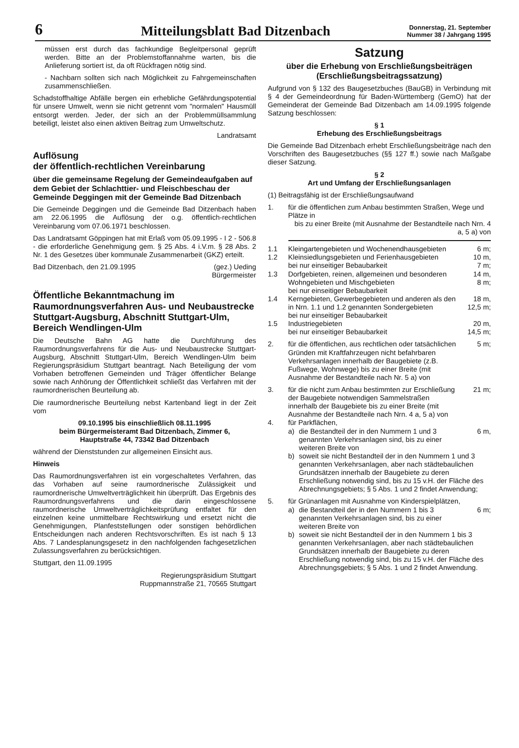6
Mitteilungsblatt Bad Ditzenbach
Donnerstag, 21. September
Nummer 38 / Jahrgang 1995
müssen erst durch das fachkundige Begleitpersonal geprüft werden. Bitte an der Problemstoffannahme warten, bis die Anlieferung sortiert ist, da oft Rückfragen nötig sind.
- Nachbarn sollten sich nach Möglichkeit zu Fahrgemeinschaften zusammenschließen.
Schadstoffhaltige Abfälle bergen ein erhebliche Gefährdungspotential für unsere Umwelt, wenn sie nicht getrennt vom "normalen" Hausmüll entsorgt werden. Jeder, der sich an der Problemmüllsammlung beteiligt, leistet also einen aktiven Beitrag zum Umweltschutz.
Landratsamt
Auflösung
der öffentlich-rechtlichen Vereinbarung
über die gemeinsame Regelung der Gemeindeaufgaben auf dem Gebiet der Schlachttier- und Fleischbeschau der Gemeinde Deggingen mit der Gemeinde Bad Ditzenbach
Die Gemeinde Deggingen und die Gemeinde Bad Ditzenbach haben am 22.06.1995 die Auflösung der o.g. öffentlich-rechtlichen Vereinbarung vom 07.06.1971 beschlossen.
Das Landratsamt Göppingen hat mit Erlaß vom 05.09.1995 - I 2 - 506.8 - die erforderliche Genehmigung gem. § 25 Abs. 4 i.V.m. § 28 Abs. 2 Nr. 1 des Gesetzes über kommunale Zusammenarbeit (GKZ) erteilt.
Bad Ditzenbach, den 21.09.1995 (gez.) Ueding
Bürgermeister
Öffentliche Bekanntmachung im Raumordnungsverfahren Aus- und Neubaustrecke Stuttgart-Augsburg, Abschnitt Stuttgart-Ulm, Bereich Wendlingen-Ulm
Die Deutsche Bahn AG hatte die Durchführung des Raumordnungsverfahrens für die Aus- und Neubaustrecke Stuttgart-Augsburg, Abschnitt Stuttgart-Ulm, Bereich Wendlingen-Ulm beim Regierungspräsidium Stuttgart beantragt. Nach Beteiligung der vom Vorhaben betroffenen Gemeinden und Träger öffentlicher Belange sowie nach Anhörung der Öffentlichkeit schließt das Verfahren mit der raumordnerischen Beurteilung ab.
Die raumordnerische Beurteilung nebst Kartenband liegt in der Zeit vom
09.10.1995 bis einschließlich 08.11.1995
beim Bürgermeisteramt Bad Ditzenbach, Zimmer 6,
Hauptstraße 44, 73342 Bad Ditzenbach
während der Dienststunden zur allgemeinen Einsicht aus.
Hinweis
Das Raumordnungsverfahren ist ein vorgeschaltetes Verfahren, das das Vorhaben auf seine raumordnerische Zulässigkeit und raumordnerische Umweltverträglichkeit hin überprüft. Das Ergebnis des Raumordnungsverfahrens und die darin eingeschlossene raumordnerische Umweltverträglichkeitsprüfung entfaltet für den einzelnen keine unmittelbare Rechtswirkung und ersetzt nicht die Genehmigungen, Planfeststellungen oder sonstigen behördlichen Entscheidungen nach anderen Rechtsvorschriften. Es ist nach § 13 Abs. 7 Landesplanungsgesetz in den nachfolgenden fachgesetzlichen Zulassungsverfahren zu berücksichtigen.
Stuttgart, den 11.09.1995
Regierungspräsidium Stuttgart
Ruppmannstraße 21, 70565 Stuttgart
Satzung
über die Erhebung von Erschließungsbeiträgen
(Erschließungsbeitragssatzung)
Aufgrund von § 132 des Baugesetzbuches (BauGB) in Verbindung mit § 4 der Gemeindeordnung für Baden-Württemberg (GemO) hat der Gemeinderat der Gemeinde Bad Ditzenbach am 14.09.1995 folgende Satzung beschlossen:
§ 1
Erhebung des Erschließungsbeitrags
Die Gemeinde Bad Ditzenbach erhebt Erschließungsbeiträge nach den Vorschriften des Baugesetzbuches (§§ 127 ff.) sowie nach Maßgabe dieser Satzung.
§ 2
Art und Umfang der Erschließungsanlagen
(1) Beitragsfähig ist der Erschließungsaufwand
1. für die öffentlichen zum Anbau bestimmten Straßen, Wege und Plätze in
bis zu einer Breite (mit Ausnahme der Bestandteile nach Nrn. 4 a, 5 a) von
1.1 Kleingartengebieten und Wochenendhausgebieten
6 m;
1.2 Kleinsiedlungsgebieten und Ferienhausgebieten
bei nur einseitiger Bebaubarkeit
10 m,
7 m;
1.3 Dorfgebieten, reinen, allgemeinen und besonderen Wohngebieten und Mischgebieten
bei nur einseitiger Bebaubarkeit
14 m,
8 m;
1.4 Kerngebieten, Gewerbegebieten und anderen als den in Nrn. 1.1 und 1.2 genannten Sondergebieten
bei nur einseitiger Bebaubarkeit
18 m,
12,5 m;
1.5 Industriegebieten
bei nur einseitiger Bebaubarkeit
20 m,
14,5 m;
2. für die öffentlichen, aus rechtlichen oder tatsächlichen Gründen mit Kraftfahrzeugen nicht befahrbaren Verkehrsanlagen innerhalb der Baugebiete (z.B. Fußwege, Wohnwege) bis zu einer Breite (mit Ausnahme der Bestandteile nach Nr. 5 a) von
5 m;
3. für die nicht zum Anbau bestimmten zur Erschließung der Baugebiete notwendigen Sammelstraßen innerhalb der Baugebiete bis zu einer Breite (mit Ausnahme der Bestandteile nach Nrn. 4 a, 5 a) von
21 m;
4. für Parkflächen,
a) die Bestandteil der in den Nummern 1 und 3 genannten Verkehrsanlagen sind, bis zu einer weiteren Breite von
6 m,
b) soweit sie nicht Bestandteil der in den Nummern 1 und 3 genannten Verkehrsanlagen, aber nach städtebaulichen Grundsätzen innerhalb der Baugebiete zu deren Erschließung notwendig sind, bis zu 15 v.H. der Fläche des Abrechnungsgebiets; § 5 Abs. 1 und 2 findet Anwendung;
5. für Grünanlagen mit Ausnahme von Kinderspielplätzen,
a) die Bestandteil der in den Nummern 1 bis 3 genannten Verkehrsanlagen sind, bis zu einer weiteren Breite von
6 m;
b) soweit sie nicht Bestandteil der in den Nummern 1 bis 3 genannten Verkehrsanlagen, aber nach städtebaulichen Grundsätzen innerhalb der Baugebiete zu deren Erschließung notwendig sind, bis zu 15 v.H. der Fläche des Abrechnungsgebiets; § 5 Abs. 1 und 2 findet Anwendung.